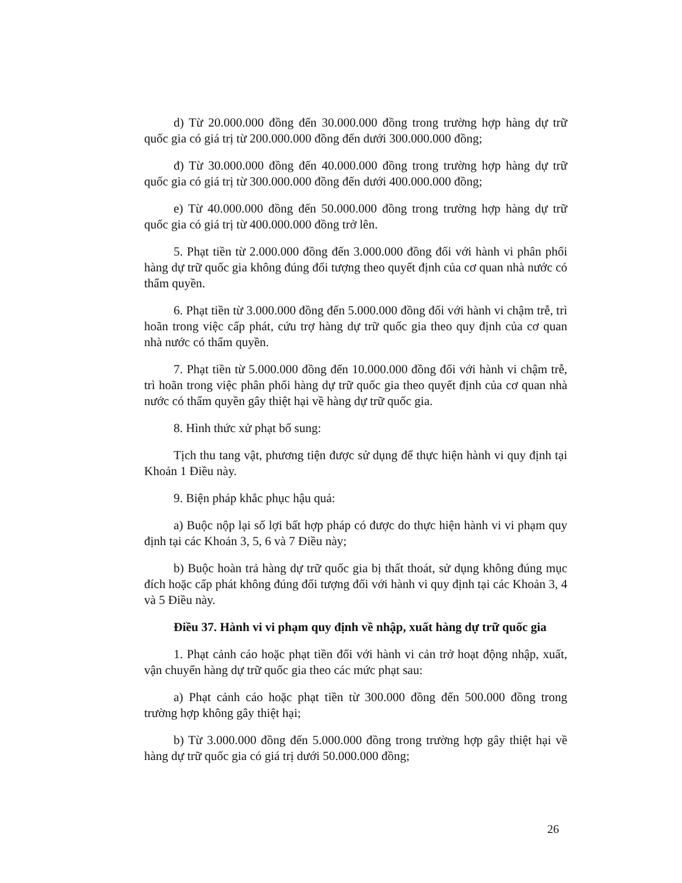d) Từ 20.000.000 đồng đến 30.000.000 đồng trong trường hợp hàng dự trữ quốc gia có giá trị từ 200.000.000 đồng đến dưới 300.000.000 đồng;
đ) Từ 30.000.000 đồng đến 40.000.000 đồng trong trường hợp hàng dự trữ quốc gia có giá trị từ 300.000.000 đồng đến dưới 400.000.000 đồng;
e) Từ 40.000.000 đồng đến 50.000.000 đồng trong trường hợp hàng dự trữ quốc gia có giá trị từ 400.000.000 đồng trở lên.
5. Phạt tiền từ 2.000.000 đồng đến 3.000.000 đồng đối với hành vi phân phối hàng dự trữ quốc gia không đúng đối tượng theo quyết định của cơ quan nhà nước có thẩm quyền.
6. Phạt tiền từ 3.000.000 đồng đến 5.000.000 đồng đối với hành vi chậm trễ, trì hoãn trong việc cấp phát, cứu trợ hàng dự trữ quốc gia theo quy định của cơ quan nhà nước có thẩm quyền.
7. Phạt tiền từ 5.000.000 đồng đến 10.000.000 đồng đối với hành vi chậm trễ, trì hoãn trong việc phân phối hàng dự trữ quốc gia theo quyết định của cơ quan nhà nước có thẩm quyền gây thiệt hại về hàng dự trữ quốc gia.
8. Hình thức xử phạt bổ sung:
Tịch thu tang vật, phương tiện được sử dụng để thực hiện hành vi quy định tại Khoản 1 Điều này.
9. Biện pháp khắc phục hậu quả:
a) Buộc nộp lại số lợi bất hợp pháp có được do thực hiện hành vi vi phạm quy định tại các Khoản 3, 5, 6 và 7 Điều này;
b) Buộc hoàn trả hàng dự trữ quốc gia bị thất thoát, sử dụng không đúng mục đích hoặc cấp phát không đúng đối tượng đối với hành vi quy định tại các Khoản 3, 4 và 5 Điều này.
Điều 37. Hành vi vi phạm quy định về nhập, xuất hàng dự trữ quốc gia
1. Phạt cảnh cáo hoặc phạt tiền đối với hành vi cản trở hoạt động nhập, xuất, vận chuyển hàng dự trữ quốc gia theo các mức phạt sau:
a) Phạt cảnh cáo hoặc phạt tiền từ 300.000 đồng đến 500.000 đồng trong trường hợp không gây thiệt hại;
b) Từ 3.000.000 đồng đến 5.000.000 đồng trong trường hợp gây thiệt hại về hàng dự trữ quốc gia có giá trị dưới 50.000.000 đồng;
26